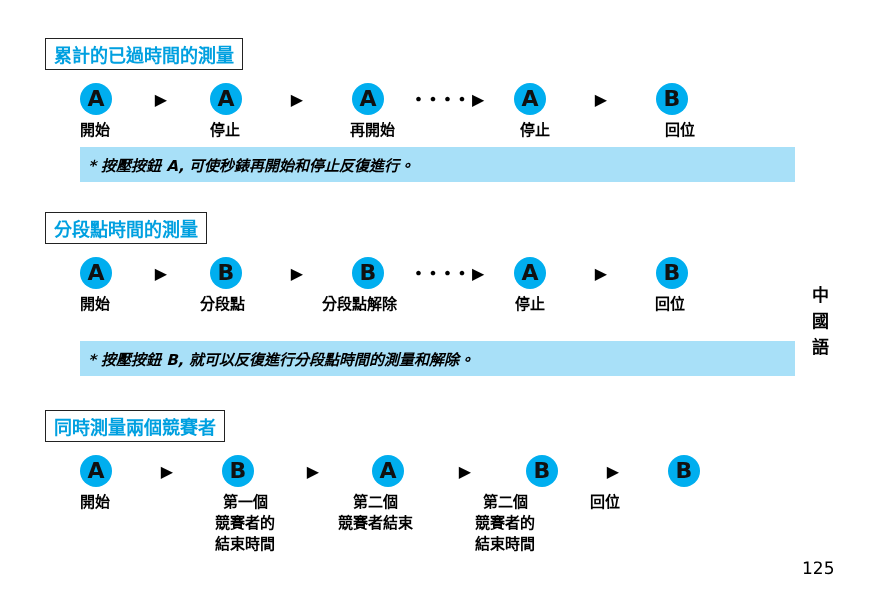累計的已過時間的測量
A
▶
A
▶
A
• • • • ▶
A
▶
B
開始 停止 再開始 停止 回位
* 按壓按鈕 A, 可使秒錶再開始和停止反復進行。
分段點時間的測量
A
▶
B
▶
B
• • • • ▶
A
▶
B
開始 分段點 分段點解除 停止 回位
* 按壓按鈕 B, 就可以反復進行分段點時間的測量和解除。
同時測量兩個競賽者
A
▶
B
▶
A
▶
B
▶
B
開始 第一個
競賽者的
結束時間
第二個
競賽者結束
第二個
競賽者的
結束時間
回位
中
國
語
125